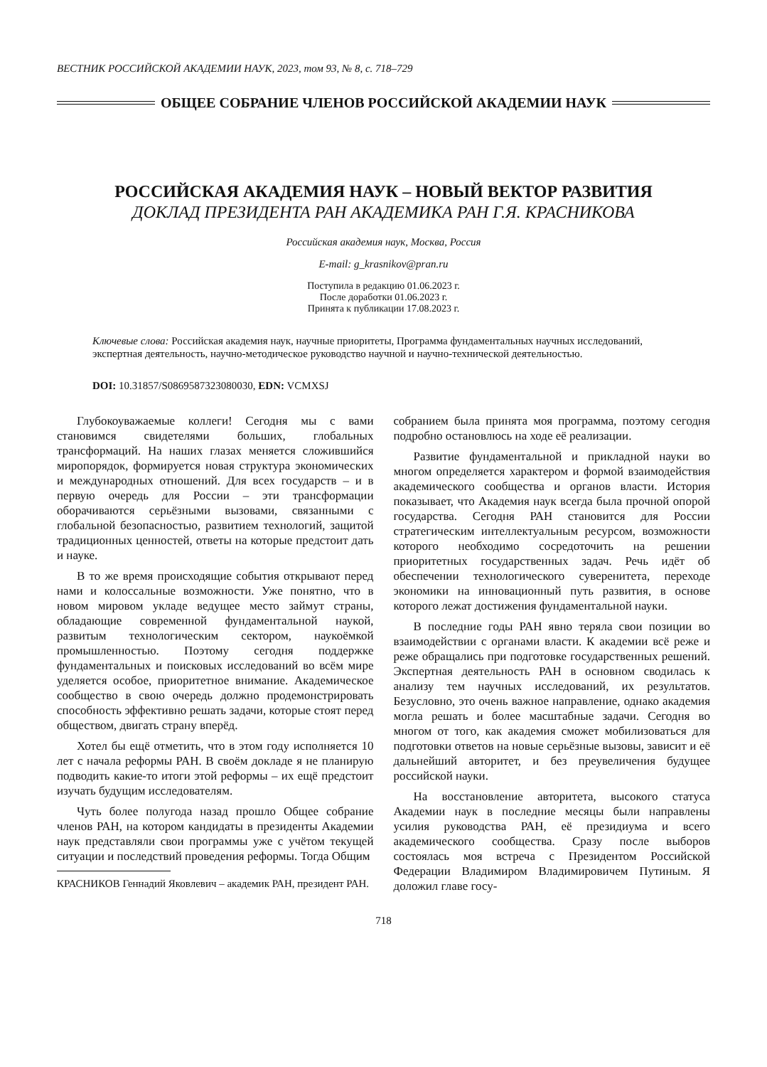ВЕСТНИК РОССИЙСКОЙ АКАДЕМИИ НАУК, 2023, том 93, № 8, с. 718–729
ОБЩЕЕ СОБРАНИЕ ЧЛЕНОВ РОССИЙСКОЙ АКАДЕМИИ НАУК
РОССИЙСКАЯ АКАДЕМИЯ НАУК – НОВЫЙ ВЕКТОР РАЗВИТИЯ
ДОКЛАД ПРЕЗИДЕНТА РАН АКАДЕМИКА РАН Г.Я. КРАСНИКОВА
Российская академия наук, Москва, Россия
E-mail: g_krasnikov@pran.ru
Поступила в редакцию 01.06.2023 г.
После доработки 01.06.2023 г.
Принята к публикации 17.08.2023 г.
Ключевые слова: Российская академия наук, научные приоритеты, Программа фундаментальных научных исследований, экспертная деятельность, научно-методическое руководство научной и научно-технической деятельностью.
DOI: 10.31857/S0869587323080030, EDN: VCMXSJ
Глубокоуважаемые коллеги! Сегодня мы с вами становимся свидетелями больших, глобальных трансформаций. На наших глазах меняется сложившийся миропорядок, формируется новая структура экономических и международных отношений. Для всех государств – и в первую очередь для России – эти трансформации оборачиваются серьёзными вызовами, связанными с глобальной безопасностью, развитием технологий, защитой традиционных ценностей, ответы на которые предстоит дать и науке.
В то же время происходящие события открывают перед нами и колоссальные возможности. Уже понятно, что в новом мировом укладе ведущее место займут страны, обладающие современной фундаментальной наукой, развитым технологическим сектором, наукоёмкой промышленностью. Поэтому сегодня поддержке фундаментальных и поисковых исследований во всём мире уделяется особое, приоритетное внимание. Академическое сообщество в свою очередь должно продемонстрировать способность эффективно решать задачи, которые стоят перед обществом, двигать страну вперёд.
Хотел бы ещё отметить, что в этом году исполняется 10 лет с начала реформы РАН. В своём докладе я не планирую подводить какие-то итоги этой реформы – их ещё предстоит изучать будущим исследователям.
Чуть более полугода назад прошло Общее собрание членов РАН, на котором кандидаты в президенты Академии наук представляли свои программы уже с учётом текущей ситуации и последствий проведения реформы. Тогда Общим
КРАСНИКОВ Геннадий Яковлевич – академик РАН, президент РАН.
собранием была принята моя программа, поэтому сегодня подробно остановлюсь на ходе её реализации.
Развитие фундаментальной и прикладной науки во многом определяется характером и формой взаимодействия академического сообщества и органов власти. История показывает, что Академия наук всегда была прочной опорой государства. Сегодня РАН становится для России стратегическим интеллектуальным ресурсом, возможности которого необходимо сосредоточить на решении приоритетных государственных задач. Речь идёт об обеспечении технологического суверенитета, переходе экономики на инновационный путь развития, в основе которого лежат достижения фундаментальной науки.
В последние годы РАН явно теряла свои позиции во взаимодействии с органами власти. К академии всё реже и реже обращались при подготовке государственных решений. Экспертная деятельность РАН в основном сводилась к анализу тем научных исследований, их результатов. Безусловно, это очень важное направление, однако академия могла решать и более масштабные задачи. Сегодня во многом от того, как академия сможет мобилизоваться для подготовки ответов на новые серьёзные вызовы, зависит и её дальнейший авторитет, и без преувеличения будущее российской науки.
На восстановление авторитета, высокого статуса Академии наук в последние месяцы были направлены усилия руководства РАН, её президиума и всего академического сообщества. Сразу после выборов состоялась моя встреча с Президентом Российской Федерации Владимиром Владимировичем Путиным. Я доложил главе госу-
718